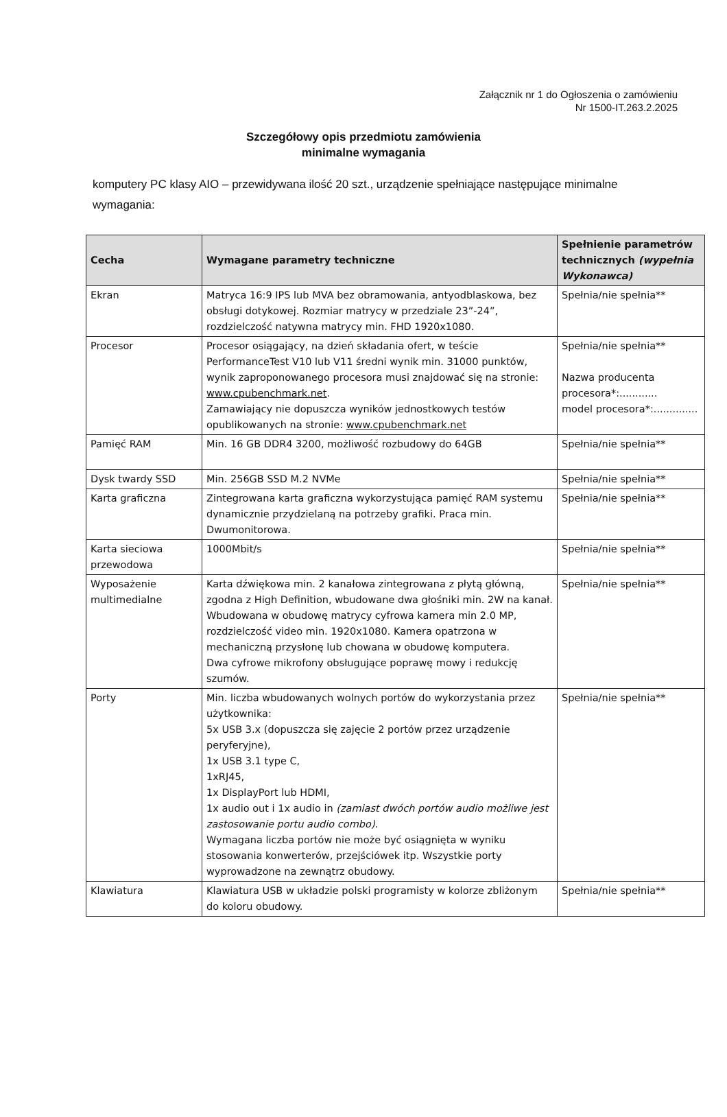Załącznik nr 1 do Ogłoszenia o zamówieniu
Nr 1500-IT.263.2.2025
Szczegółowy opis przedmiotu zamówienia
minimalne wymagania
komputery PC klasy AIO – przewidywana ilość 20 szt., urządzenie spełniające następujące minimalne wymagania:
| Cecha | Wymagane parametry techniczne | Spełnienie parametrów technicznych (wypełnia Wykonawca) |
| --- | --- | --- |
| Ekran | Matryca 16:9 IPS lub MVA bez obramowania, antyodblaskowa, bez obsługi dotykowej. Rozmiar matrycy w przedziale 23”-24”, rozdzielczość natywna matrycy min. FHD 1920x1080. | Spełnia/nie spełnia** |
| Procesor | Procesor osiągający, na dzień składania ofert, w teście PerformanceTest V10 lub V11 średni wynik min. 31000 punktów, wynik zaproponowanego procesora musi znajdować się na stronie: www.cpubenchmark.net . Zamawiający nie dopuszcza wyników jednostkowych testów opublikowanych na stronie: www.cpubenchmark.net | Spełnia/nie spełnia** Nazwa producenta procesora*:............ model procesora*:.............. |
| Pamięć RAM | Min. 16 GB DDR4 3200, możliwość rozbudowy do 64GB | Spełnia/nie spełnia** |
| Dysk twardy SSD | Min. 256GB SSD M.2 NVMe | Spełnia/nie spełnia** |
| Karta graficzna | Zintegrowana karta graficzna wykorzystująca pamięć RAM systemu dynamicznie przydzielaną na potrzeby grafiki. Praca min. Dwumonitorowa. | Spełnia/nie spełnia** |
| Karta sieciowa przewodowa | 1000Mbit/s | Spełnia/nie spełnia** |
| Wyposażenie multimedialne | Karta dźwiękowa min. 2 kanałowa zintegrowana z płytą główną, zgodna z High Definition, wbudowane dwa głośniki min. 2W na kanał. Wbudowana w obudowę matrycy cyfrowa kamera min 2.0 MP, rozdzielczość video min. 1920x1080. Kamera opatrzona w mechaniczną przysłonę lub chowana w obudowę komputera. Dwa cyfrowe mikrofony obsługujące poprawę mowy i redukcję szumów. | Spełnia/nie spełnia** |
| Porty | Min. liczba wbudowanych wolnych portów do wykorzystania przez użytkownika: 5x USB 3.x (dopuszcza się zajęcie 2 portów przez urządzenie peryferyjne), 1x USB 3.1 type C, 1xRJ45, 1x DisplayPort lub HDMI, 1x audio out i 1x audio in (zamiast dwóch portów audio możliwe jest zastosowanie portu audio combo). Wymagana liczba portów nie może być osiągnięta w wyniku stosowania konwerterów, przejściówek itp. Wszystkie porty wyprowadzone na zewnątrz obudowy. | Spełnia/nie spełnia** |
| Klawiatura | Klawiatura USB w układzie polski programisty w kolorze zbliżonym do koloru obudowy. | Spełnia/nie spełnia** |